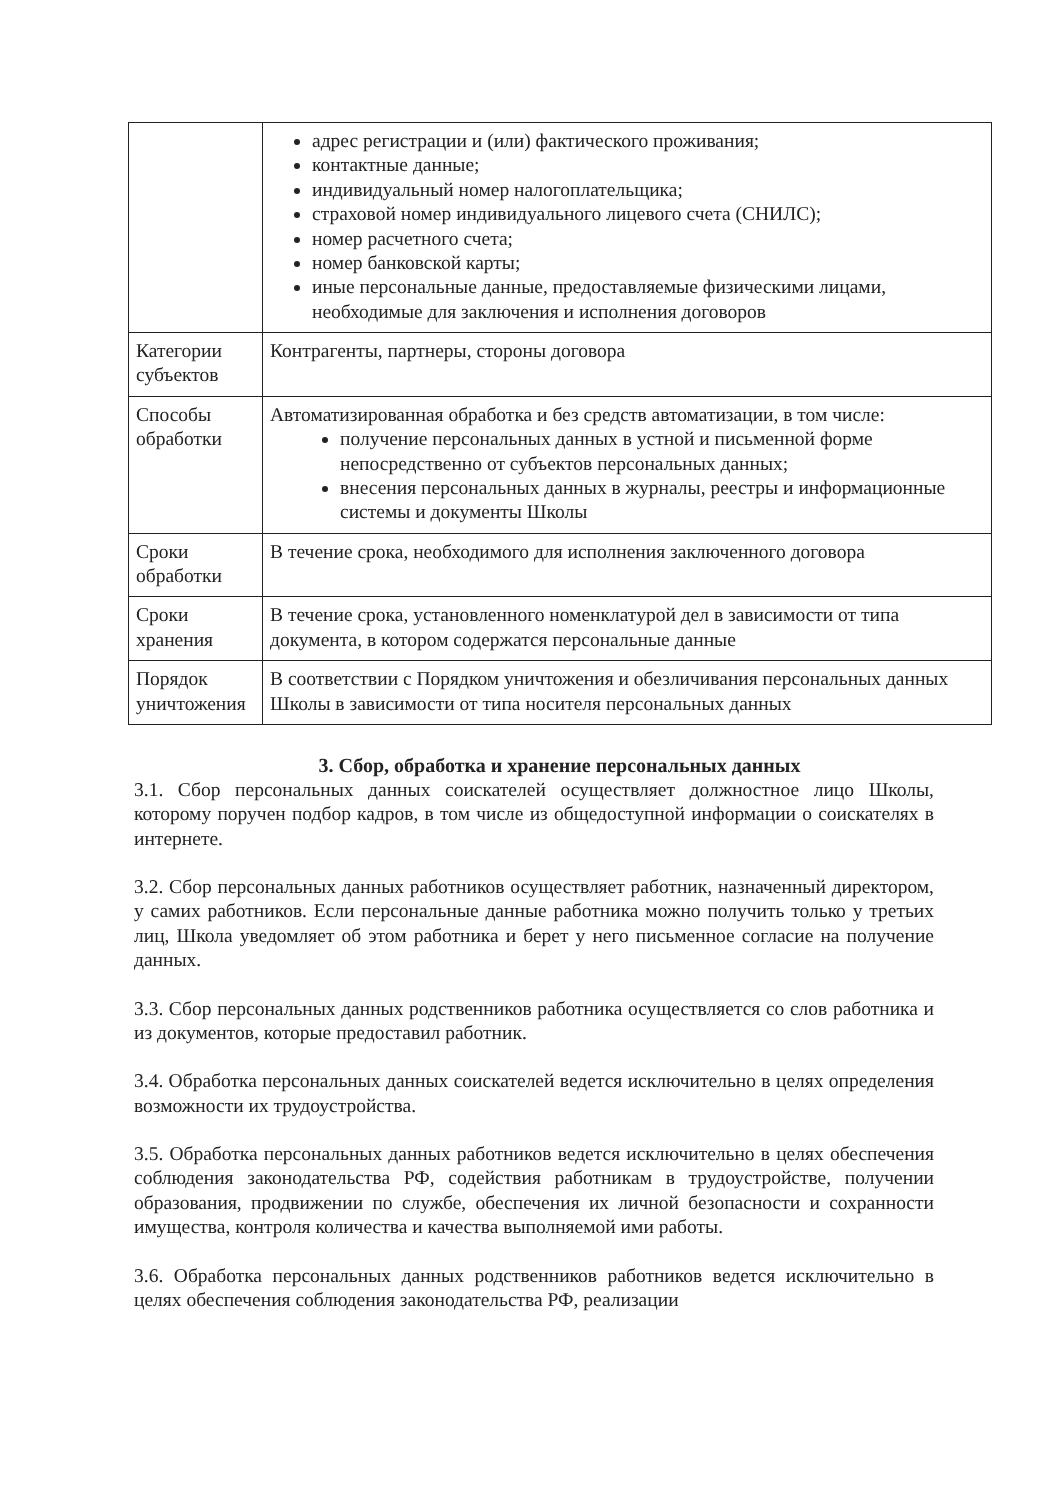| | адрес регистрации и (или) фактического проживания; контактные данные; индивидуальный номер налогоплательщика; страховой номер индивидуального лицевого счета (СНИЛС); номер расчетного счета; номер банковской карты; иные персональные данные, предоставляемые физическими лицами, необходимые для заключения и исполнения договоров |
| Категории субъектов | Контрагенты, партнеры, стороны договора |
| Способы обработки | Автоматизированная обработка и без средств автоматизации, в том числе: получение персональных данных в устной и письменной форме непосредственно от субъектов персональных данных; внесения персональных данных в журналы, реестры и информационные системы и документы Школы |
| Сроки обработки | В течение срока, необходимого для исполнения заключенного договора |
| Сроки хранения | В течение срока, установленного номенклатурой дел в зависимости от типа документа, в котором содержатся персональные данные |
| Порядок уничтожения | В соответствии с Порядком уничтожения и обезличивания персональных данных Школы в зависимости от типа носителя персональных данных |
3. Сбор, обработка и хранение персональных данных
3.1. Сбор персональных данных соискателей осуществляет должностное лицо Школы, которому поручен подбор кадров, в том числе из общедоступной информации о соискателях в интернете.
3.2. Сбор персональных данных работников осуществляет работник, назначенный директором, у самих работников. Если персональные данные работника можно получить только у третьих лиц, Школа уведомляет об этом работника и берет у него письменное согласие на получение данных.
3.3. Сбор персональных данных родственников работника осуществляется со слов работника и из документов, которые предоставил работник.
3.4. Обработка персональных данных соискателей ведется исключительно в целях определения возможности их трудоустройства.
3.5. Обработка персональных данных работников ведется исключительно в целях обеспечения соблюдения законодательства РФ, содействия работникам в трудоустройстве, получении образования, продвижении по службе, обеспечения их личной безопасности и сохранности имущества, контроля количества и качества выполняемой ими работы.
3.6. Обработка персональных данных родственников работников ведется исключительно в целях обеспечения соблюдения законодательства РФ, реализации